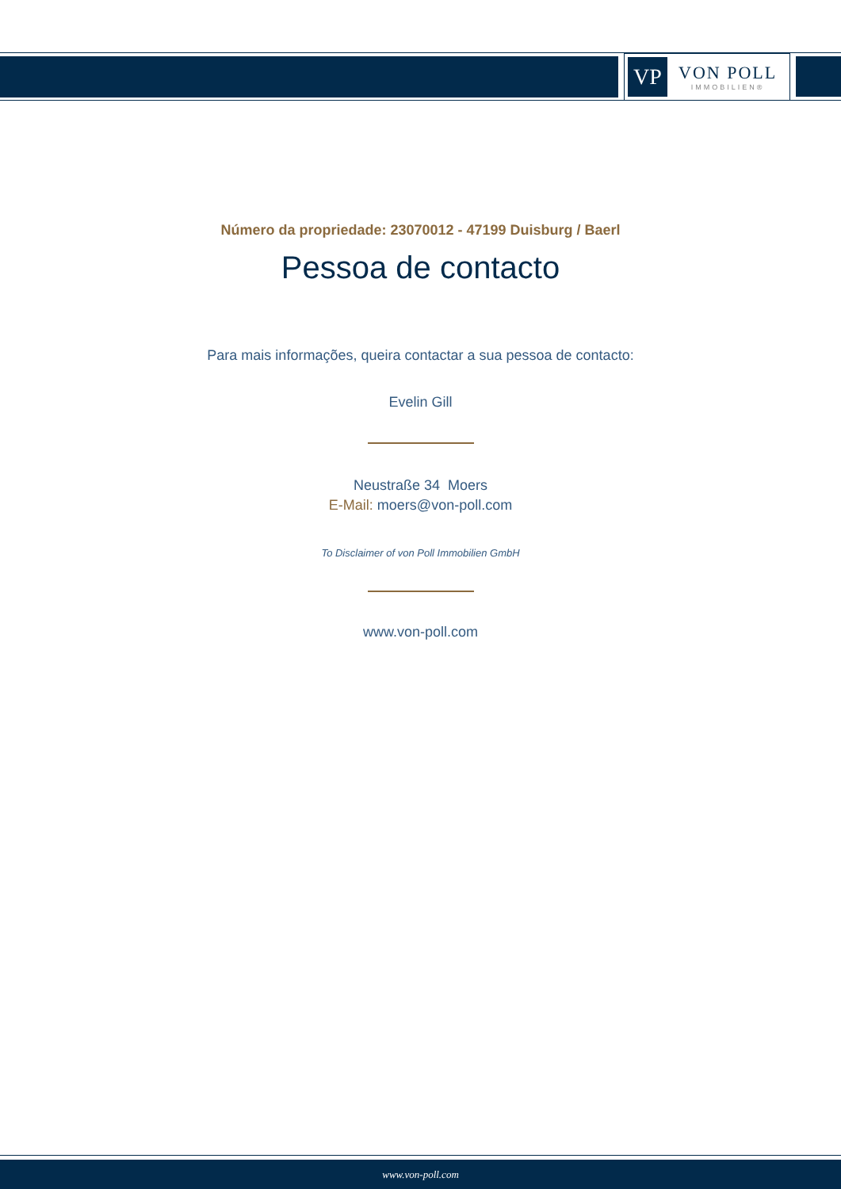VP
VON POLL
IMMOBILIEN®
Número da propriedade: 23070012 - 47199 Duisburg / Baerl
Pessoa de contacto
Para mais informações, queira contactar a sua pessoa de contacto:
Evelin Gill
Neustraße 34 Moers
E-Mail: moers@von-poll.com
To Disclaimer of von Poll Immobilien GmbH
www.von-poll.com
www.von-poll.com